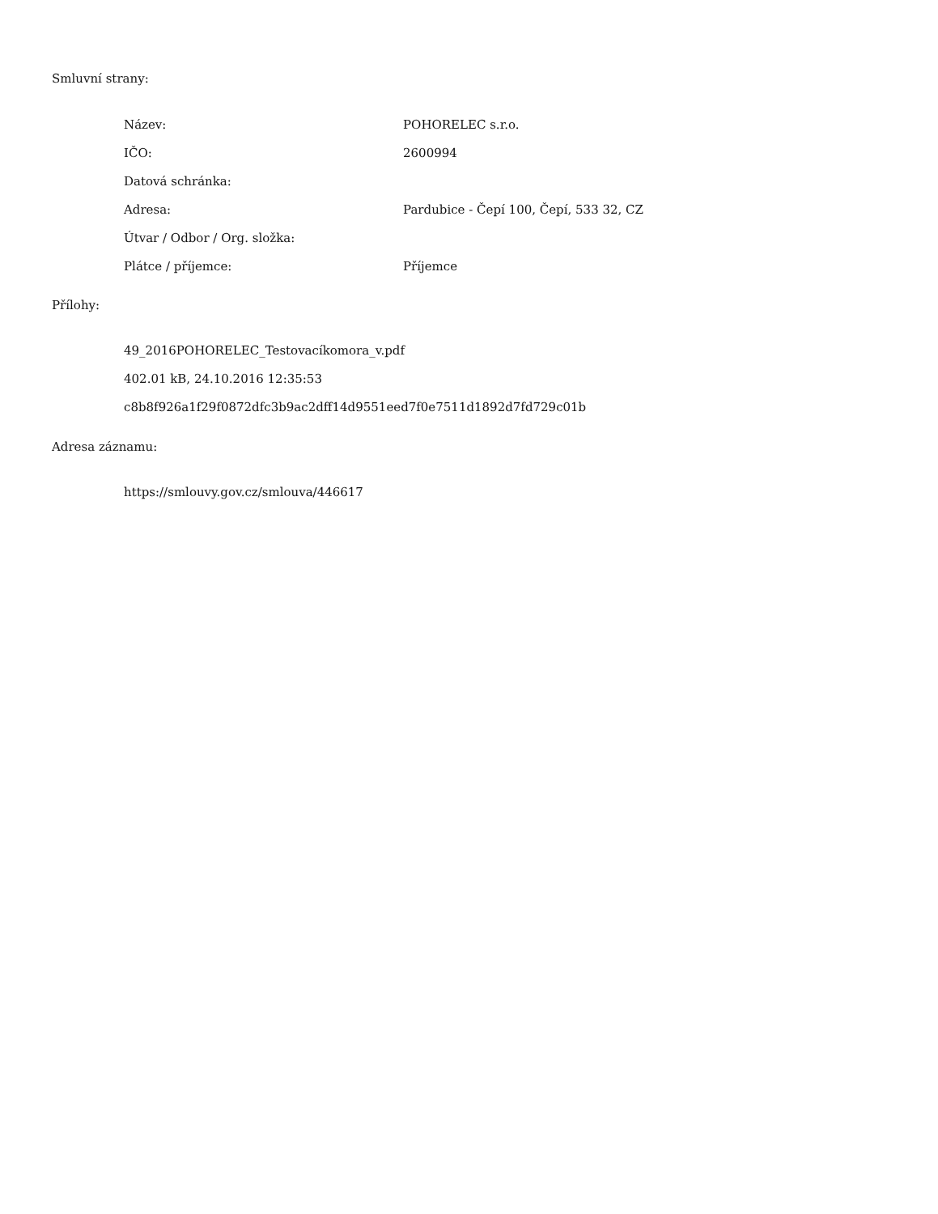Smluvní strany:
| Název: | POHORELEC s.r.o. |
| IČO: | 2600994 |
| Datová schránka: | |
| Adresa: | Pardubice - Čepí 100, Čepí, 533 32, CZ |
| Útvar / Odbor / Org. složka: | |
| Plátce / příjemce: | Příjemce |
Přílohy:
49_2016POHORELEC_Testovacíkomora_v.pdf
402.01 kB, 24.10.2016 12:35:53
c8b8f926a1f29f0872dfc3b9ac2dff14d9551eed7f0e7511d1892d7fd729c01b
Adresa záznamu:
https://smlouvy.gov.cz/smlouva/446617